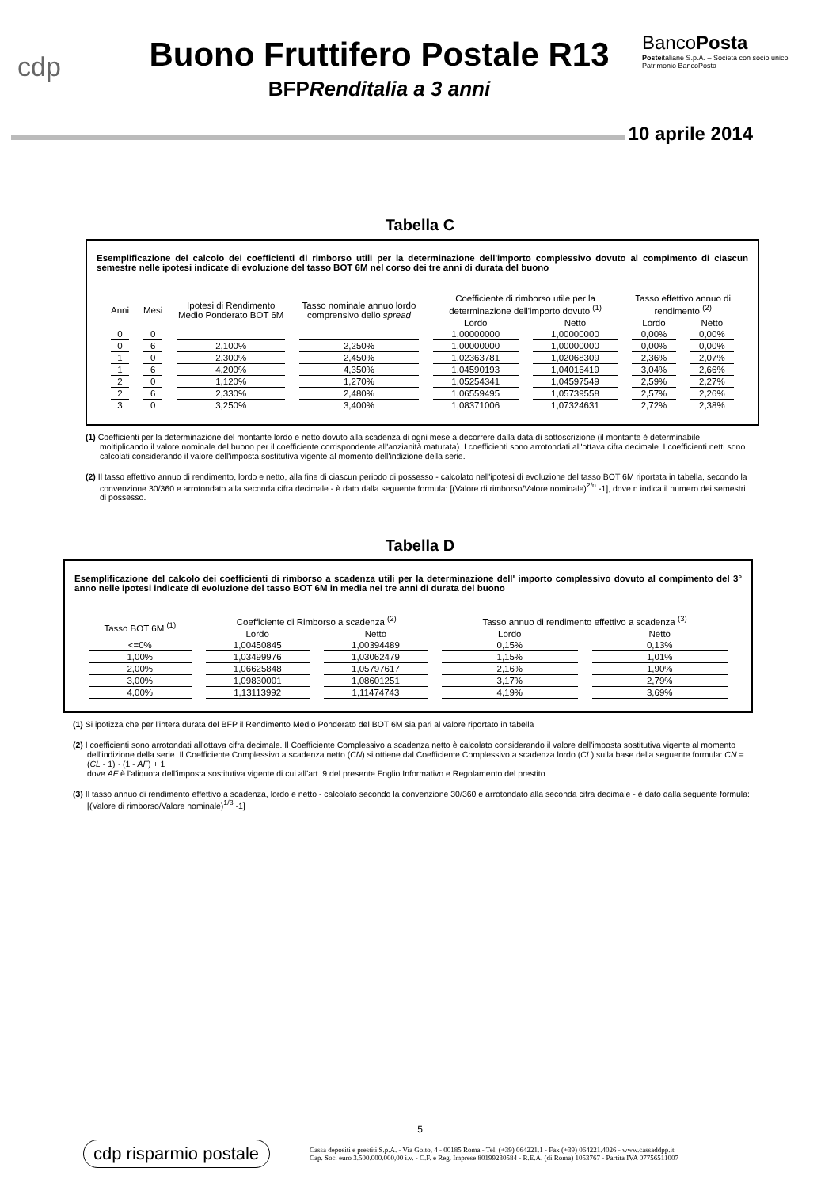cdp
Buono Fruttifero Postale R13
BFPRenditalia a 3 anni
BancoPosta
Posteitaliane S.p.A. – Società con socio unico
Patrimonio BancoPosta
10 aprile 2014
Tabella C
Esemplificazione del calcolo dei coefficienti di rimborso utili per la determinazione dell'importo complessivo dovuto al compimento di ciascun semestre nelle ipotesi indicate di evoluzione del tasso BOT 6M nel corso dei tre anni di durata del buono
| Anni | Mesi | Ipotesi di Rendimento Medio Ponderato BOT 6M | Tasso nominale annuo lordo comprensivo dello spread | Coefficiente di rimborso utile per la determinazione dell'importo dovuto <sup>(1)</sup> | | Tasso effettivo annuo di rendimento <sup>(2)</sup> | |
| --- | --- | --- | --- | --- | --- | --- | --- |
| | | | | Lordo | Netto | Lordo | Netto |
| 0 | 0 | | | 1,00000000 | 1,00000000 | 0,00% | 0,00% |
| 0 | 6 | 2,100% | 2,250% | 1,00000000 | 1,00000000 | 0,00% | 0,00% |
| 1 | 0 | 2,300% | 2,450% | 1,02363781 | 1,02068309 | 2,36% | 2,07% |
| 1 | 6 | 4,200% | 4,350% | 1,04590193 | 1,04016419 | 3,04% | 2,66% |
| 2 | 0 | 1,120% | 1,270% | 1,05254341 | 1,04597549 | 2,59% | 2,27% |
| 2 | 6 | 2,330% | 2,480% | 1,06559495 | 1,05739558 | 2,57% | 2,26% |
| 3 | 0 | 3,250% | 3,400% | 1,08371006 | 1,07324631 | 2,72% | 2,38% |
(1) Coefficienti per la determinazione del montante lordo e netto dovuto alla scadenza di ogni mese a decorrere dalla data di sottoscrizione (il montante è determinabile moltiplicando il valore nominale del buono per il coefficiente corrispondente all'anzianità maturata). I coefficienti sono arrotondati all'ottava cifra decimale. I coefficienti netti sono calcolati considerando il valore dell'imposta sostitutiva vigente al momento dell'indizione della serie.
(2) Il tasso effettivo annuo di rendimento, lordo e netto, alla fine di ciascun periodo di possesso - calcolato nell'ipotesi di evoluzione del tasso BOT 6M riportata in tabella, secondo la convenzione 30/360 e arrotondato alla seconda cifra decimale - è dato dalla seguente formula: [(Valore di rimborso/Valore nominale)<sup>2/n</sup> -1], dove n indica il numero dei semestri di possesso.
Tabella D
Esemplificazione del calcolo dei coefficienti di rimborso a scadenza utili per la determinazione dell' importo complessivo dovuto al compimento del 3° anno nelle ipotesi indicate di evoluzione del tasso BOT 6M in media nei tre anni di durata del buono
| Tasso BOT 6M <sup>(1)</sup> | Coefficiente di Rimborso a scadenza <sup>(2)</sup> | | Tasso annuo di rendimento effettivo a scadenza <sup>(3)</sup> | |
| --- | --- | --- | --- | --- |
| | Lordo | Netto | Lordo | Netto |
| <=0% | 1,00450845 | 1,00394489 | 0,15% | 0,13% |
| 1,00% | 1,03499976 | 1,03062479 | 1,15% | 1,01% |
| 2,00% | 1,06625848 | 1,05797617 | 2,16% | 1,90% |
| 3,00% | 1,09830001 | 1,08601251 | 3,17% | 2,79% |
| 4,00% | 1,13113992 | 1,11474743 | 4,19% | 3,69% |
(1) Si ipotizza che per l'intera durata del BFP il Rendimento Medio Ponderato del BOT 6M sia pari al valore riportato in tabella
(2) I coefficienti sono arrotondati all'ottava cifra decimale. Il Coefficiente Complessivo a scadenza netto è calcolato considerando il valore dell'imposta sostitutiva vigente al momento dell'indizione della serie. Il Coefficiente Complessivo a scadenza netto (CN) si ottiene dal Coefficiente Complessivo a scadenza lordo (CL) sulla base della seguente formula: CN = (CL - 1) · (1 - AF) + 1
dove AF è l'aliquota dell'imposta sostitutiva vigente di cui all'art. 9 del presente Foglio Informativo e Regolamento del prestito
(3) Il tasso annuo di rendimento effettivo a scadenza, lordo e netto - calcolato secondo la convenzione 30/360 e arrotondato alla seconda cifra decimale - è dato dalla seguente formula: [(Valore di rimborso/Valore nominale)<sup>1/3</sup> -1]
5
cdp risparmio postale
Cassa depositi e prestiti S.p.A. - Via Goito, 4 - 00185 Roma - Tel. (+39) 064221.1 - Fax (+39) 064221.4026 - www.cassaddpp.it
Cap. Soc. euro 3.500.000.000,00 i.v. - C.F. e Reg. Imprese 80199230584 - R.E.A. (di Roma) 1053767 - Partita IVA 07756511007